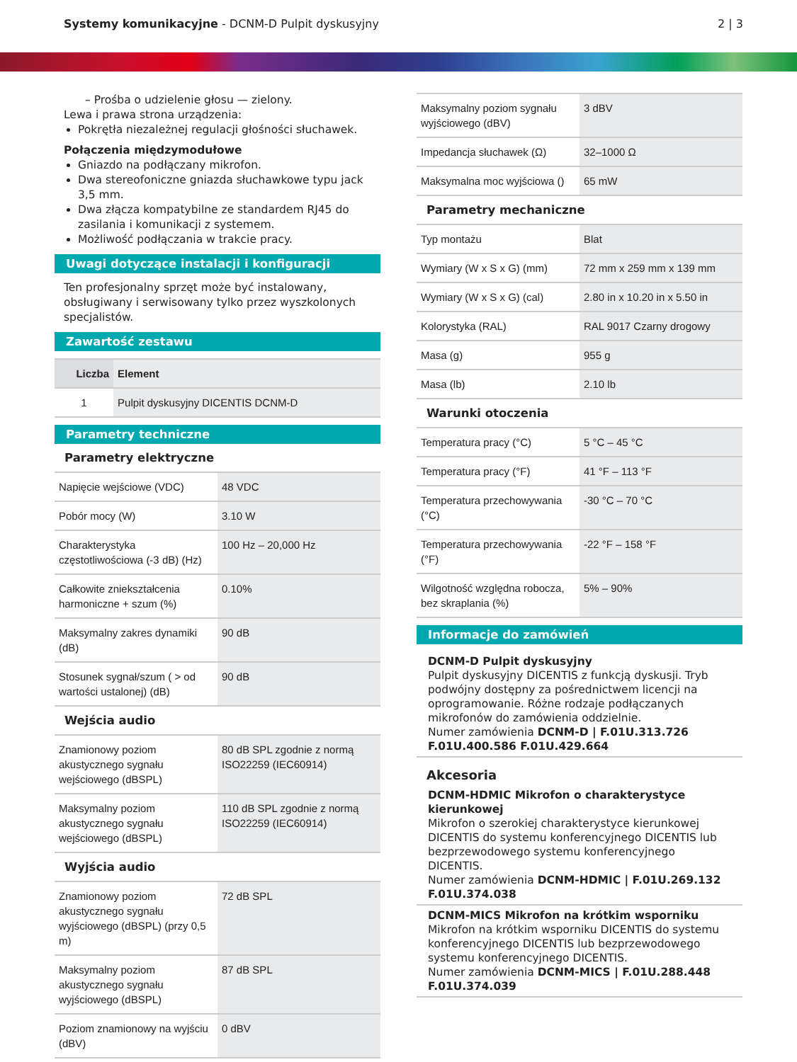Systemy komunikacyjne - DCNM-D Pulpit dyskusyjny 2 | 3
– Prośba o udzielenie głosu — zielony.
Lewa i prawa strona urządzenia:
Pokrętła niezależnej regulacji głośności słuchawek.
Połączenia międzymodułowe
Gniazdo na podłączany mikrofon.
Dwa stereofoniczne gniazda słuchawkowe typu jack 3,5 mm.
Dwa złącza kompatybilne ze standardem RJ45 do zasilania i komunikacji z systemem.
Możliwość podłączania w trakcie pracy.
Uwagi dotyczące instalacji i konfiguracji
Ten profesjonalny sprzęt może być instalowany, obsługiwany i serwisowany tylko przez wyszkolonych specjalistów.
Zawartość zestawu
| Liczba | Element |
| --- | --- |
| 1 | Pulpit dyskusyjny DICENTIS DCNM-D |
Parametry techniczne
Parametry elektryczne
| Napięcie wejściowe (VDC) | 48 VDC |
| Pobór mocy (W) | 3.10 W |
| Charakterystyka częstotliwościowa (-3 dB) (Hz) | 100 Hz – 20,000 Hz |
| Całkowite zniekształcenia harmoniczne + szum (%) | 0.10% |
| Maksymalny zakres dynamiki (dB) | 90 dB |
| Stosunek sygnał/szum ( > od wartości ustalonej) (dB) | 90 dB |
Wejścia audio
| Znamionowy poziom akustycznego sygnału wejściowego (dBSPL) | 80 dB SPL zgodnie z normą ISO22259 (IEC60914) |
| Maksymalny poziom akustycznego sygnału wejściowego (dBSPL) | 110 dB SPL zgodnie z normą ISO22259 (IEC60914) |
Wyjścia audio
| Znamionowy poziom akustycznego sygnału wyjściowego (dBSPL) (przy 0,5 m) | 72 dB SPL |
| Maksymalny poziom akustycznego sygnału wyjściowego (dBSPL) | 87 dB SPL |
| Poziom znamionowy na wyjściu (dBV) | 0 dBV |
| Maksymalny poziom sygnału wyjściowego (dBV) | 3 dBV |
| Impedancja słuchawek (Ω) | 32–1000 Ω |
| Maksymalna moc wyjściowa () | 65 mW |
Parametry mechaniczne
| Typ montażu | Blat |
| Wymiary (W x S x G) (mm) | 72 mm x 259 mm x 139 mm |
| Wymiary (W x S x G) (cal) | 2.80 in x 10.20 in x 5.50 in |
| Kolorystyka (RAL) | RAL 9017 Czarny drogowy |
| Masa (g) | 955 g |
| Masa (lb) | 2.10 lb |
Warunki otoczenia
| Temperatura pracy (°C) | 5 °C – 45 °C |
| Temperatura pracy (°F) | 41 °F – 113 °F |
| Temperatura przechowywania (°C) | -30 °C – 70 °C |
| Temperatura przechowywania (°F) | -22 °F – 158 °F |
| Wilgotność względna robocza, bez skraplania (%) | 5% – 90% |
Informacje do zamówień
DCNM-D Pulpit dyskusyjny
Pulpit dyskusyjny DICENTIS z funkcją dyskusji. Tryb podwójny dostępny za pośrednictwem licencji na oprogramowanie. Różne rodzaje podłączanych mikrofonów do zamówienia oddzielnie.
Numer zamówienia DCNM-D | F.01U.313.726 F.01U.400.586 F.01U.429.664
Akcesoria
DCNM-HDMIC Mikrofon o charakterystyce kierunkowej
Mikrofon o szerokiej charakterystyce kierunkowej DICENTIS do systemu konferencyjnego DICENTIS lub bezprzewodowego systemu konferencyjnego DICENTIS.
Numer zamówienia DCNM-HDMIC | F.01U.269.132 F.01U.374.038
DCNM-MICS Mikrofon na krótkim wsporniku
Mikrofon na krótkim wsporniku DICENTIS do systemu konferencyjnego DICENTIS lub bezprzewodowego systemu konferencyjnego DICENTIS.
Numer zamówienia DCNM-MICS | F.01U.288.448 F.01U.374.039